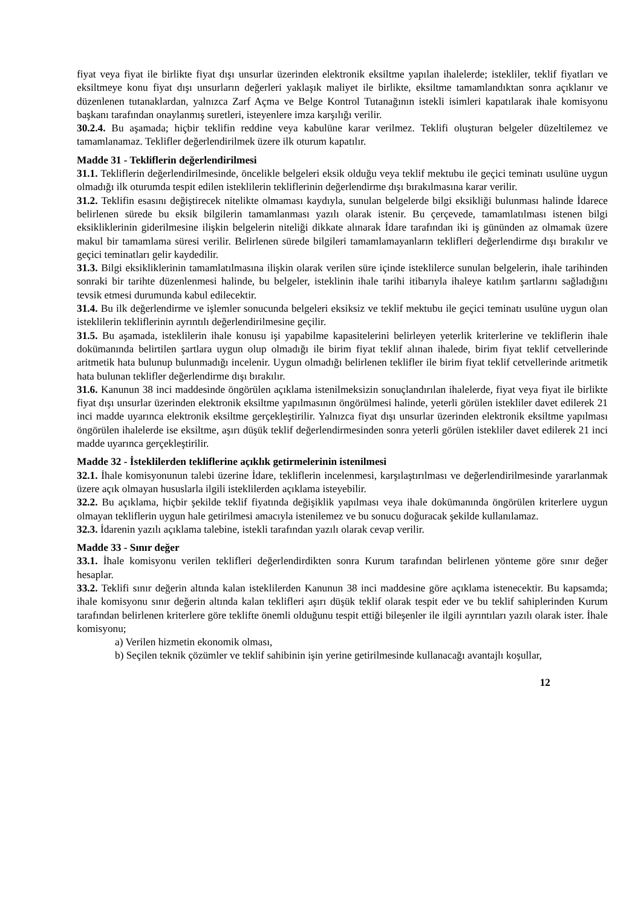fiyat veya fiyat ile birlikte fiyat dışı unsurlar üzerinden elektronik eksiltme yapılan ihalelerde; istekliler, teklif fiyatları ve eksiltmeye konu fiyat dışı unsurların değerleri yaklaşık maliyet ile birlikte, eksiltme tamamlandıktan sonra açıklanır ve düzenlenen tutanaklardan, yalnızca Zarf Açma ve Belge Kontrol Tutanağının istekli isimleri kapatılarak ihale komisyonu başkanı tarafından onaylanmış suretleri, isteyenlere imza karşılığı verilir.
30.2.4. Bu aşamada; hiçbir teklifin reddine veya kabulüne karar verilmez. Teklifi oluşturan belgeler düzeltilemez ve tamamlanamaz. Teklifler değerlendirilmek üzere ilk oturum kapatılır.
Madde 31 - Tekliflerin değerlendirilmesi
31.1. Tekliflerin değerlendirilmesinde, öncelikle belgeleri eksik olduğu veya teklif mektubu ile geçici teminatı usulüne uygun olmadığı ilk oturumda tespit edilen isteklilerin tekliflerinin değerlendirme dışı bırakılmasına karar verilir.
31.2. Teklifin esasını değiştirecek nitelikte olmaması kaydıyla, sunulan belgelerde bilgi eksikliği bulunması halinde İdarece belirlenen sürede bu eksik bilgilerin tamamlanması yazılı olarak istenir. Bu çerçevede, tamamlatılması istenen bilgi eksikliklerinin giderilmesine ilişkin belgelerin niteliği dikkate alınarak İdare tarafından iki iş gününden az olmamak üzere makul bir tamamlama süresi verilir. Belirlenen sürede bilgileri tamamlamayanların teklifleri değerlendirme dışı bırakılır ve geçici teminatları gelir kaydedilir.
31.3. Bilgi eksikliklerinin tamamlatılmasına ilişkin olarak verilen süre içinde isteklilerce sunulan belgelerin, ihale tarihinden sonraki bir tarihte düzenlenmesi halinde, bu belgeler, isteklinin ihale tarihi itibarıyla ihaleye katılım şartlarını sağladığını tevsik etmesi durumunda kabul edilecektir.
31.4. Bu ilk değerlendirme ve işlemler sonucunda belgeleri eksiksiz ve teklif mektubu ile geçici teminatı usulüne uygun olan isteklilerin tekliflerinin ayrıntılı değerlendirilmesine geçilir.
31.5. Bu aşamada, isteklilerin ihale konusu işi yapabilme kapasitelerini belirleyen yeterlik kriterlerine ve tekliflerin ihale dokümanında belirtilen şartlara uygun olup olmadığı ile birim fiyat teklif alınan ihalede, birim fiyat teklif cetvellerinde aritmetik hata bulunup bulunmadığı incelenir. Uygun olmadığı belirlenen teklifler ile birim fiyat teklif cetvellerinde aritmetik hata bulunan teklifler değerlendirme dışı bırakılır.
31.6. Kanunun 38 inci maddesinde öngörülen açıklama istenilmeksizin sonuçlandırılan ihalelerde, fiyat veya fiyat ile birlikte fiyat dışı unsurlar üzerinden elektronik eksiltme yapılmasının öngörülmesi halinde, yeterli görülen istekliler davet edilerek 21 inci madde uyarınca elektronik eksiltme gerçekleştirilir. Yalnızca fiyat dışı unsurlar üzerinden elektronik eksiltme yapılması öngörülen ihalelerde ise eksiltme, aşırı düşük teklif değerlendirmesinden sonra yeterli görülen istekliler davet edilerek 21 inci madde uyarınca gerçekleştirilir.
Madde 32 - İsteklilerden tekliflerine açıklık getirmelerinin istenilmesi
32.1. İhale komisyonunun talebi üzerine İdare, tekliflerin incelenmesi, karşılaştırılması ve değerlendirilmesinde yararlanmak üzere açık olmayan hususlarla ilgili isteklilerden açıklama isteyebilir.
32.2. Bu açıklama, hiçbir şekilde teklif fiyatında değişiklik yapılması veya ihale dokümanında öngörülen kriterlere uygun olmayan tekliflerin uygun hale getirilmesi amacıyla istenilemez ve bu sonucu doğuracak şekilde kullanılamaz.
32.3. İdarenin yazılı açıklama talebine, istekli tarafından yazılı olarak cevap verilir.
Madde 33 - Sınır değer
33.1. İhale komisyonu verilen teklifleri değerlendirdikten sonra Kurum tarafından belirlenen yönteme göre sınır değer hesaplar.
33.2. Teklifi sınır değerin altında kalan isteklilerden Kanunun 38 inci maddesine göre açıklama istenecektir. Bu kapsamda; ihale komisyonu sınır değerin altında kalan teklifleri aşırı düşük teklif olarak tespit eder ve bu teklif sahiplerinden Kurum tarafından belirlenen kriterlere göre teklifte önemli olduğunu tespit ettiği bileşenler ile ilgili ayrıntıları yazılı olarak ister. İhale komisyonu;
a) Verilen hizmetin ekonomik olması,
b) Seçilen teknik çözümler ve teklif sahibinin işin yerine getirilmesinde kullanacağı avantajlı koşullar,
12